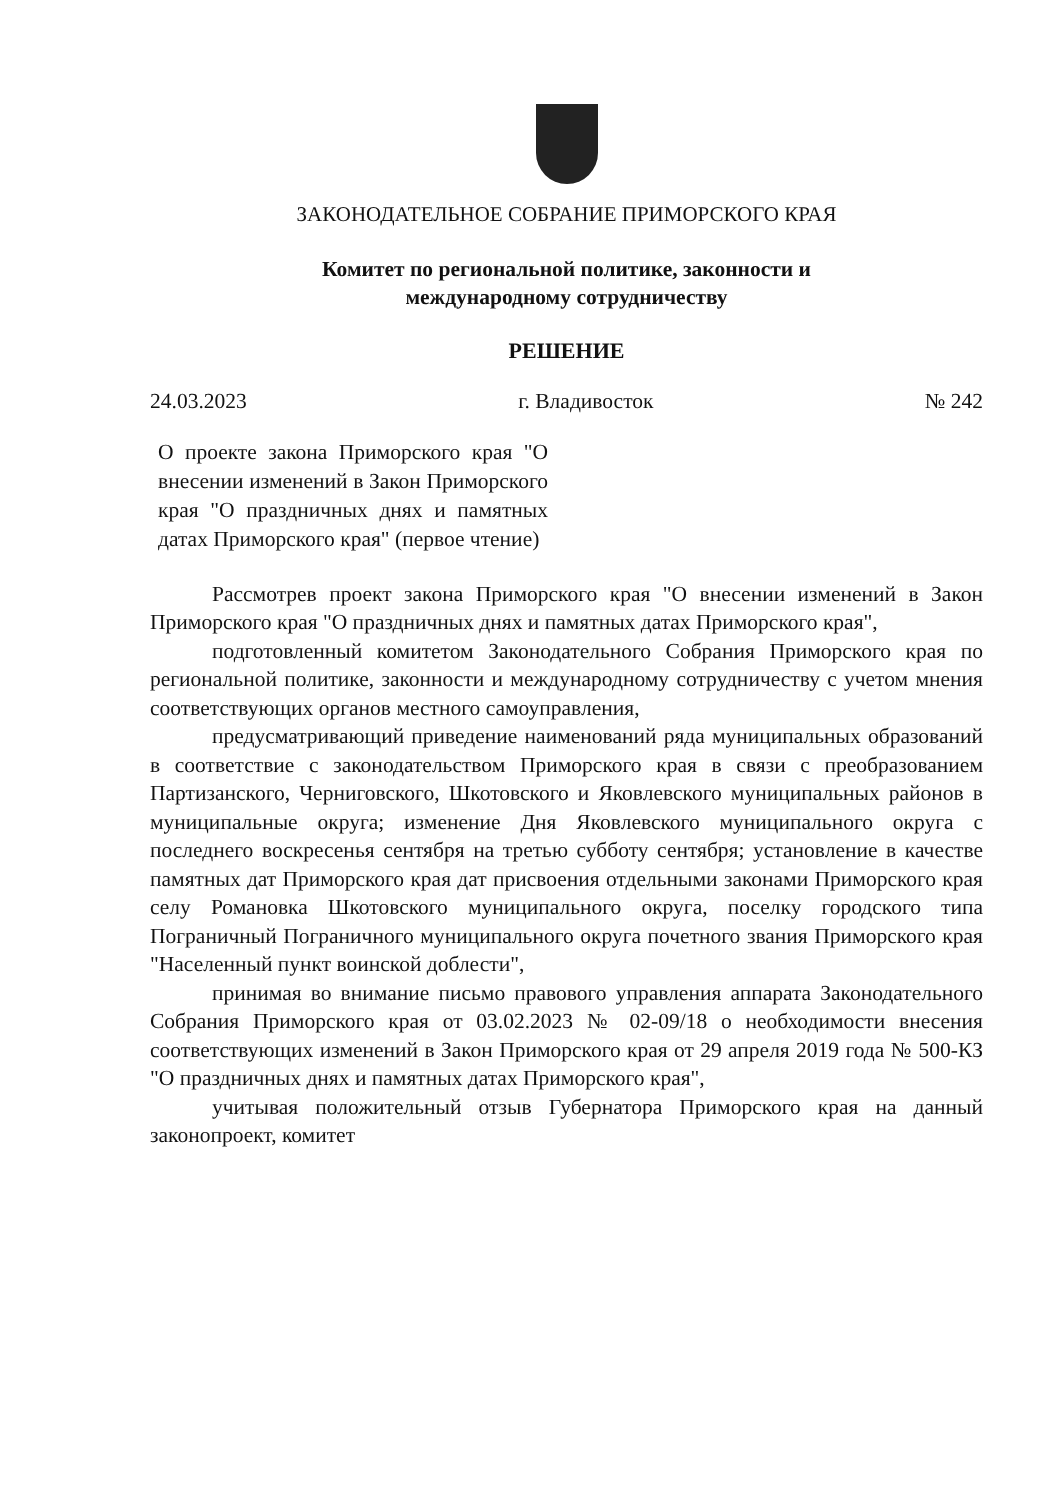ЗАКОНОДАТЕЛЬНОЕ СОБРАНИЕ ПРИМОРСКОГО КРАЯ
Комитет по региональной политике, законности и
международному сотрудничеству
РЕШЕНИЕ
24.03.2023 г. Владивосток № 242
О проекте закона Приморского края "О внесении изменений в Закон Приморского края "О праздничных днях и памятных датах Приморского края" (первое чтение)
Рассмотрев проект закона Приморского края "О внесении изменений в Закон Приморского края "О праздничных днях и памятных датах Приморского края",
подготовленный комитетом Законодательного Собрания Приморского края по региональной политике, законности и международному сотрудничеству с учетом мнения соответствующих органов местного самоуправления,
предусматривающий приведение наименований ряда муниципальных образований в соответствие с законодательством Приморского края в связи с преобразованием Партизанского, Черниговского, Шкотовского и Яковлевского муниципальных районов в муниципальные округа; изменение Дня Яковлевского муниципального округа с последнего воскресенья сентября на третью субботу сентября; установление в качестве памятных дат Приморского края дат присвоения отдельными законами Приморского края селу Романовка Шкотовского муниципального округа, поселку городского типа Пограничный Пограничного муниципального округа почетного звания Приморского края "Населенный пункт воинской доблести",
принимая во внимание письмо правового управления аппарата Законодательного Собрания Приморского края от 03.02.2023 № 02-09/18 о необходимости внесения соответствующих изменений в Закон Приморского края от 29 апреля 2019 года № 500-КЗ "О праздничных днях и памятных датах Приморского края",
учитывая положительный отзыв Губернатора Приморского края на данный законопроект, комитет